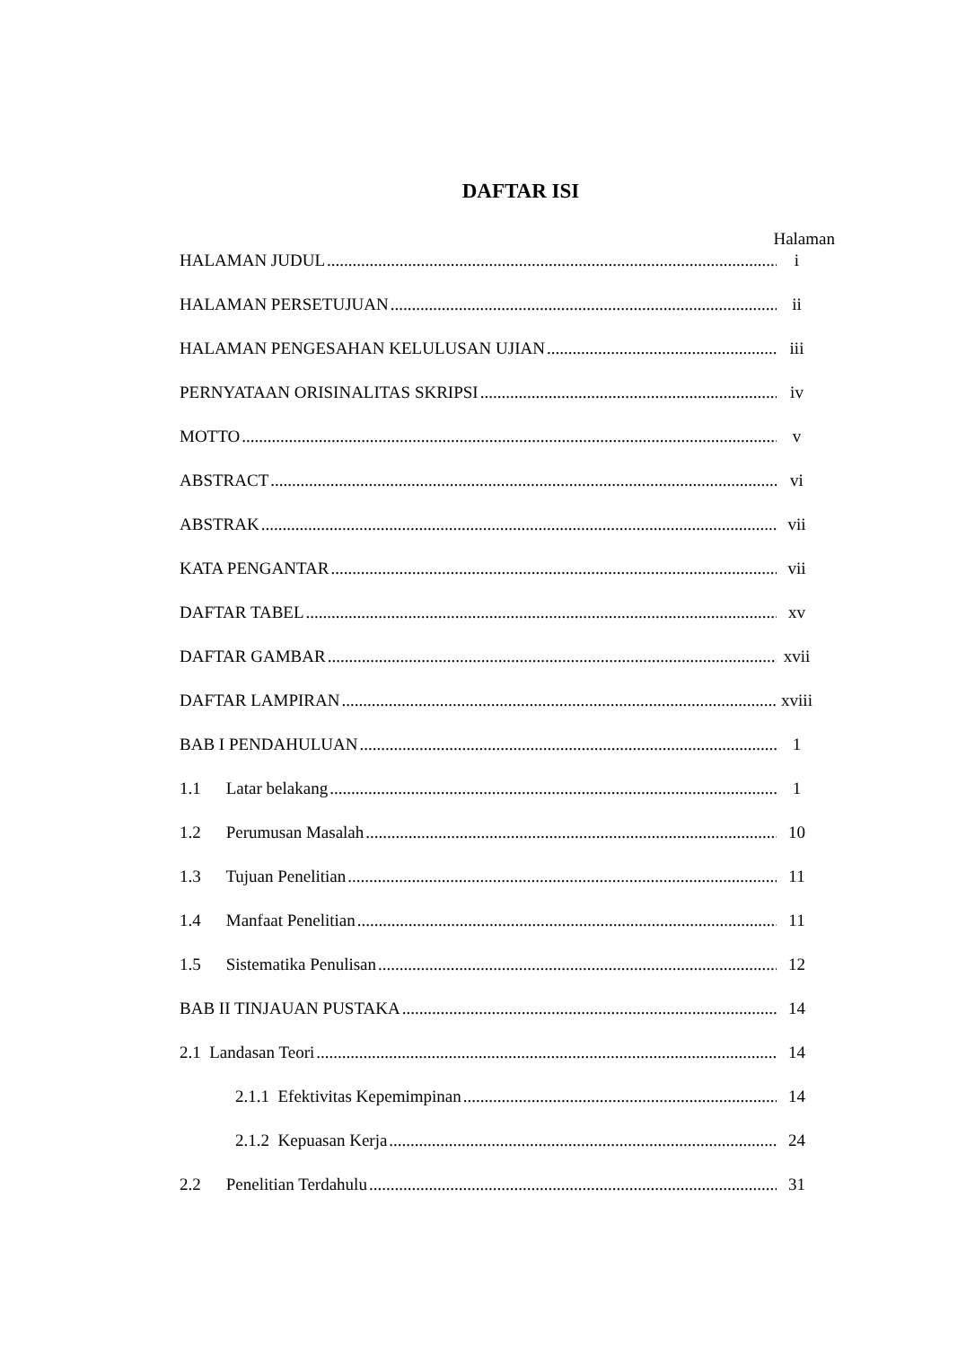DAFTAR ISI
Halaman
HALAMAN JUDUL i
HALAMAN PERSETUJUAN ii
HALAMAN PENGESAHAN KELULUSAN UJIAN iii
PERNYATAAN ORISINALITAS SKRIPSI iv
MOTTO v
ABSTRACT vi
ABSTRAK vii
KATA PENGANTAR vii
DAFTAR TABEL xv
DAFTAR GAMBAR xvii
DAFTAR LAMPIRAN xviii
BAB I PENDAHULUAN 1
1.1 Latar belakang 1
1.2 Perumusan Masalah 10
1.3 Tujuan Penelitian 11
1.4 Manfaat Penelitian 11
1.5 Sistematika Penulisan 12
BAB II TINJAUAN PUSTAKA 14
2.1 Landasan Teori 14
2.1.1 Efektivitas Kepemimpinan 14
2.1.2 Kepuasan Kerja 24
2.2 Penelitian Terdahulu 31